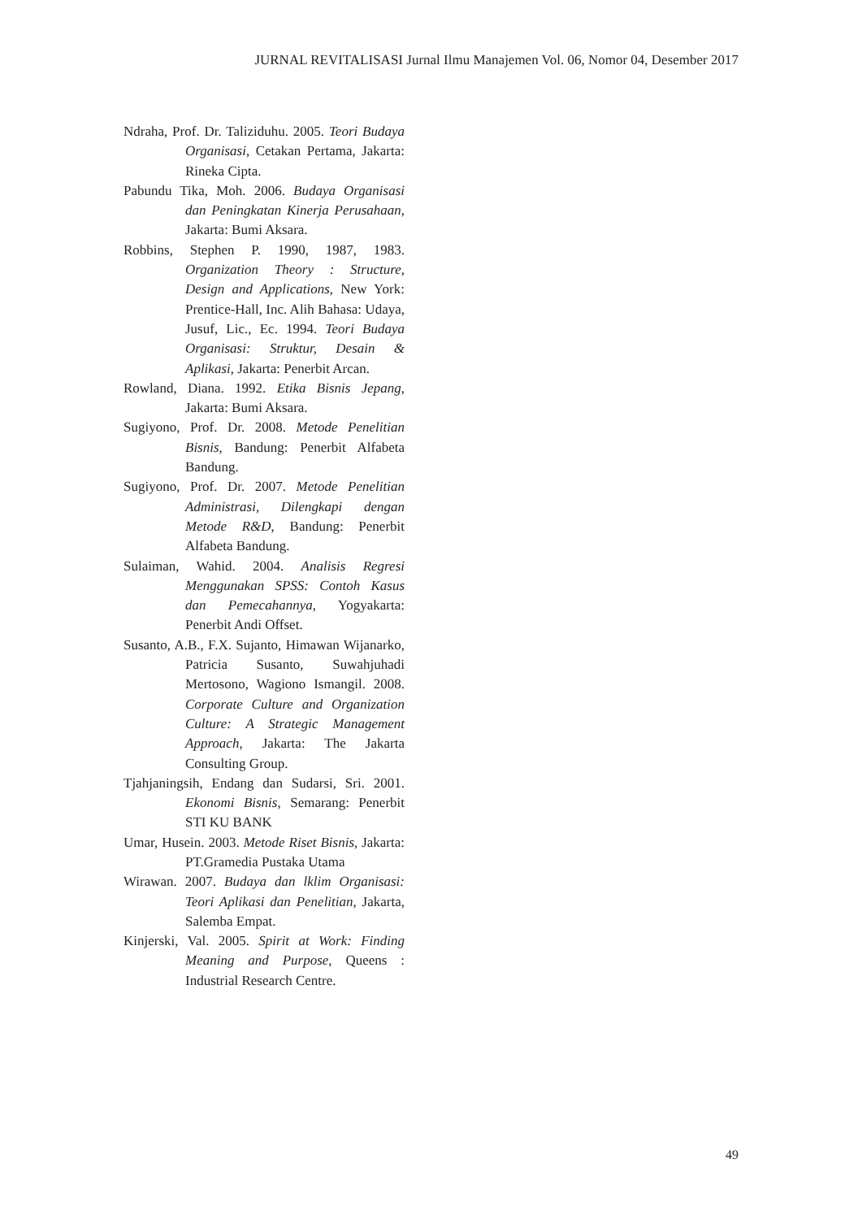JURNAL REVITALISASI Jurnal Ilmu Manajemen Vol. 06, Nomor 04, Desember 2017
Ndraha, Prof. Dr. Taliziduhu. 2005. Teori Budaya Organisasi, Cetakan Pertama, Jakarta: Rineka Cipta.
Pabundu Tika, Moh. 2006. Budaya Organisasi dan Peningkatan Kinerja Perusahaan, Jakarta: Bumi Aksara.
Robbins, Stephen P. 1990, 1987, 1983. Organization Theory : Structure, Design and Applications, New York: Prentice-Hall, Inc. Alih Bahasa: Udaya, Jusuf, Lic., Ec. 1994. Teori Budaya Organisasi: Struktur, Desain & Aplikasi, Jakarta: Penerbit Arcan.
Rowland, Diana. 1992. Etika Bisnis Jepang, Jakarta: Bumi Aksara.
Sugiyono, Prof. Dr. 2008. Metode Penelitian Bisnis, Bandung: Penerbit Alfabeta Bandung.
Sugiyono, Prof. Dr. 2007. Metode Penelitian Administrasi, Dilengkapi dengan Metode R&D, Bandung: Penerbit Alfabeta Bandung.
Sulaiman, Wahid. 2004. Analisis Regresi Menggunakan SPSS: Contoh Kasus dan Pemecahannya, Yogyakarta: Penerbit Andi Offset.
Susanto, A.B., F.X. Sujanto, Himawan Wijanarko, Patricia Susanto, Suwahjuhadi Mertosono, Wagiono Ismangil. 2008. Corporate Culture and Organization Culture: A Strategic Management Approach, Jakarta: The Jakarta Consulting Group.
Tjahjaningsih, Endang dan Sudarsi, Sri. 2001. Ekonomi Bisnis, Semarang: Penerbit STI KU BANK
Umar, Husein. 2003. Metode Riset Bisnis, Jakarta: PT.Gramedia Pustaka Utama
Wirawan. 2007. Budaya dan lklim Organisasi: Teori Aplikasi dan Penelitian, Jakarta, Salemba Empat.
Kinjerski, Val. 2005. Spirit at Work: Finding Meaning and Purpose, Queens : Industrial Research Centre.
49